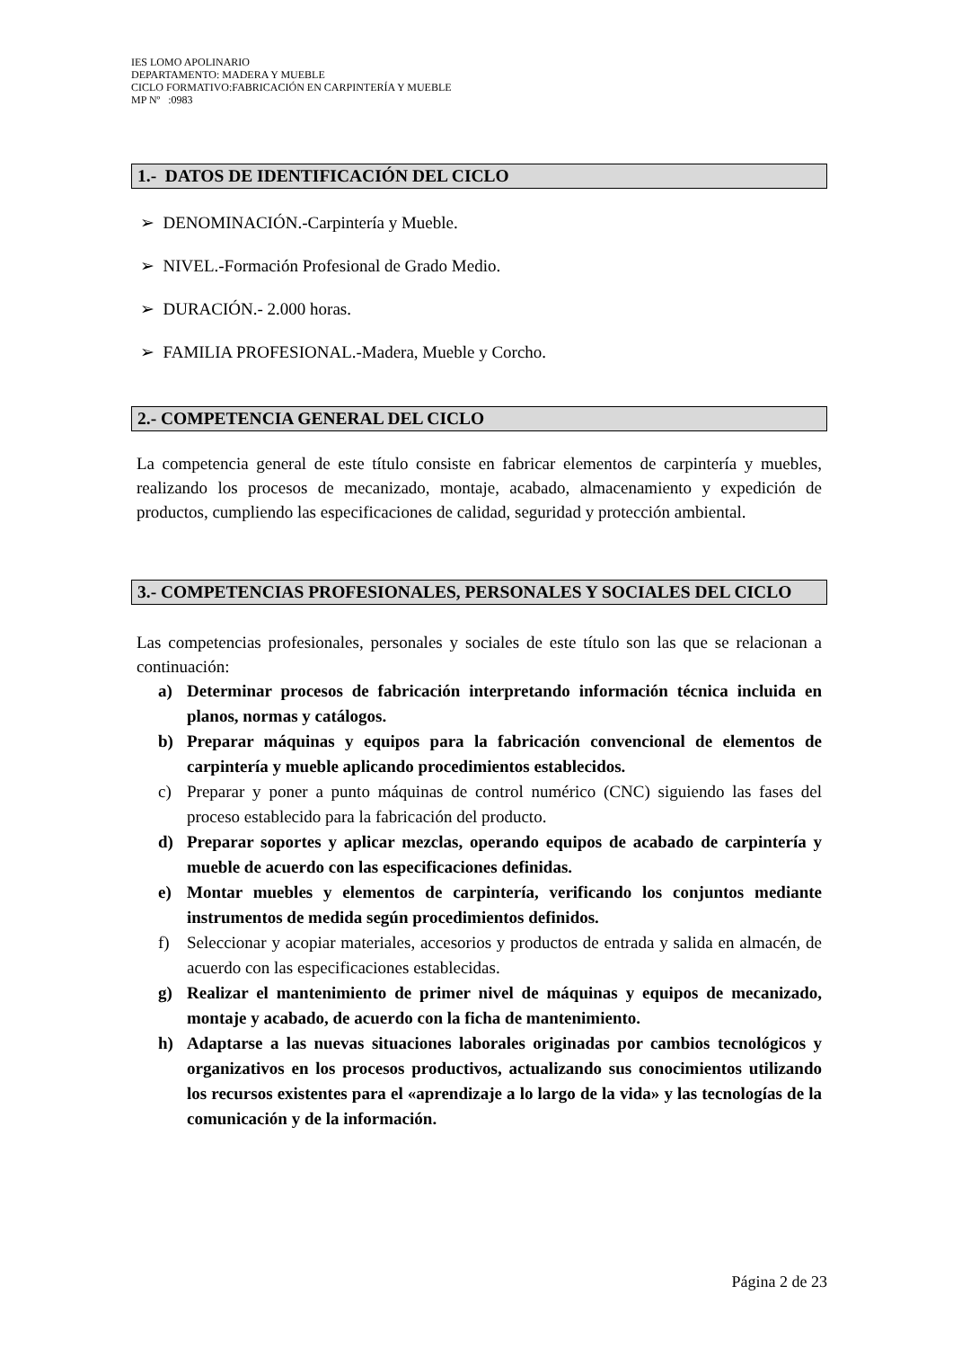IES LOMO APOLINARIO
DEPARTAMENTO: MADERA Y MUEBLE
CICLO FORMATIVO:FABRICACIÓN EN CARPINTERÍA Y MUEBLE
MP Nº :0983
1.- DATOS DE IDENTIFICACIÓN DEL CICLO
➢ DENOMINACIÓN.-Carpintería y Mueble.
➢ NIVEL.-Formación Profesional de Grado Medio.
➢ DURACIÓN.- 2.000 horas.
➢ FAMILIA PROFESIONAL.-Madera, Mueble y Corcho.
2.- COMPETENCIA GENERAL DEL CICLO
La competencia general de este título consiste en fabricar elementos de carpintería y muebles, realizando los procesos de mecanizado, montaje, acabado, almacenamiento y expedición de productos, cumpliendo las especificaciones de calidad, seguridad y protección ambiental.
3.- COMPETENCIAS PROFESIONALES, PERSONALES Y SOCIALES DEL CICLO
Las competencias profesionales, personales y sociales de este título son las que se relacionan a continuación:
a) Determinar procesos de fabricación interpretando información técnica incluida en planos, normas y catálogos.
b) Preparar máquinas y equipos para la fabricación convencional de elementos de carpintería y mueble aplicando procedimientos establecidos.
c) Preparar y poner a punto máquinas de control numérico (CNC) siguiendo las fases del proceso establecido para la fabricación del producto.
d) Preparar soportes y aplicar mezclas, operando equipos de acabado de carpintería y mueble de acuerdo con las especificaciones definidas.
e) Montar muebles y elementos de carpintería, verificando los conjuntos mediante instrumentos de medida según procedimientos definidos.
f) Seleccionar y acopiar materiales, accesorios y productos de entrada y salida en almacén, de acuerdo con las especificaciones establecidas.
g) Realizar el mantenimiento de primer nivel de máquinas y equipos de mecanizado, montaje y acabado, de acuerdo con la ficha de mantenimiento.
h) Adaptarse a las nuevas situaciones laborales originadas por cambios tecnológicos y organizativos en los procesos productivos, actualizando sus conocimientos utilizando los recursos existentes para el «aprendizaje a lo largo de la vida» y las tecnologías de la comunicación y de la información.
Página 2 de 23